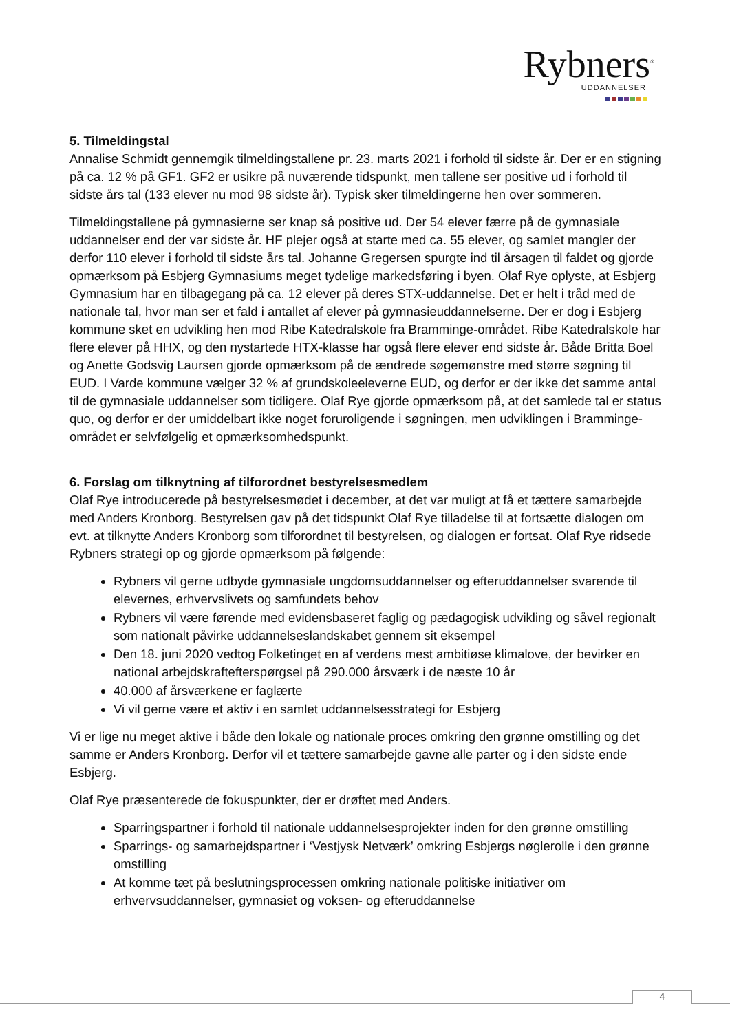Rybners<sup>®</sup>
UDDANNELSER
5. Tilmeldingstal
Annalise Schmidt gennemgik tilmeldingstallene pr. 23. marts 2021 i forhold til sidste år. Der er en stigning på ca. 12 % på GF1. GF2 er usikre på nuværende tidspunkt, men tallene ser positive ud i forhold til sidste års tal (133 elever nu mod 98 sidste år). Typisk sker tilmeldingerne hen over sommeren.
Tilmeldingstallene på gymnasierne ser knap så positive ud. Der 54 elever færre på de gymnasiale uddannelser end der var sidste år. HF plejer også at starte med ca. 55 elever, og samlet mangler der derfor 110 elever i forhold til sidste års tal. Johanne Gregersen spurgte ind til årsagen til faldet og gjorde opmærksom på Esbjerg Gymnasiums meget tydelige markedsføring i byen. Olaf Rye oplyste, at Esbjerg Gymnasium har en tilbagegang på ca. 12 elever på deres STX-uddannelse. Det er helt i tråd med de nationale tal, hvor man ser et fald i antallet af elever på gymnasieuddannelserne. Der er dog i Esbjerg kommune sket en udvikling hen mod Ribe Katedralskole fra Bramminge-området. Ribe Katedralskole har flere elever på HHX, og den nystartede HTX-klasse har også flere elever end sidste år. Både Britta Boel og Anette Godsvig Laursen gjorde opmærksom på de ændrede søgemønstre med større søgning til EUD. I Varde kommune vælger 32 % af grundskoleeleverne EUD, og derfor er der ikke det samme antal til de gymnasiale uddannelser som tidligere. Olaf Rye gjorde opmærksom på, at det samlede tal er status quo, og derfor er der umiddelbart ikke noget foruroligende i søgningen, men udviklingen i Bramminge-området er selvfølgelig et opmærksomhedspunkt.
6. Forslag om tilknytning af tilforordnet bestyrelsesmedlem
Olaf Rye introducerede på bestyrelsesmødet i december, at det var muligt at få et tættere samarbejde med Anders Kronborg. Bestyrelsen gav på det tidspunkt Olaf Rye tilladelse til at fortsætte dialogen om evt. at tilknytte Anders Kronborg som tilforordnet til bestyrelsen, og dialogen er fortsat. Olaf Rye ridsede Rybners strategi op og gjorde opmærksom på følgende:
Rybners vil gerne udbyde gymnasiale ungdomsuddannelser og efteruddannelser svarende til elevernes, erhvervslivets og samfundets behov
Rybners vil være førende med evidensbaseret faglig og pædagogisk udvikling og såvel regionalt som nationalt påvirke uddannelseslandskabet gennem sit eksempel
Den 18. juni 2020 vedtog Folketinget en af verdens mest ambitiøse klimalove, der bevirker en national arbejdskraftefterspørgsel på 290.000 årsværk i de næste 10 år
40.000 af årsværkene er faglærte
Vi vil gerne være et aktiv i en samlet uddannelsesstrategi for Esbjerg
Vi er lige nu meget aktive i både den lokale og nationale proces omkring den grønne omstilling og det samme er Anders Kronborg. Derfor vil et tættere samarbejde gavne alle parter og i den sidste ende Esbjerg.
Olaf Rye præsenterede de fokuspunkter, der er drøftet med Anders.
Sparringspartner i forhold til nationale uddannelsesprojekter inden for den grønne omstilling
Sparrings- og samarbejdspartner i ‘Vestjysk Netværk’ omkring Esbjergs nøglerolle i den grønne omstilling
At komme tæt på beslutningsprocessen omkring nationale politiske initiativer om erhvervsuddannelser, gymnasiet og voksen- og efteruddannelse
4